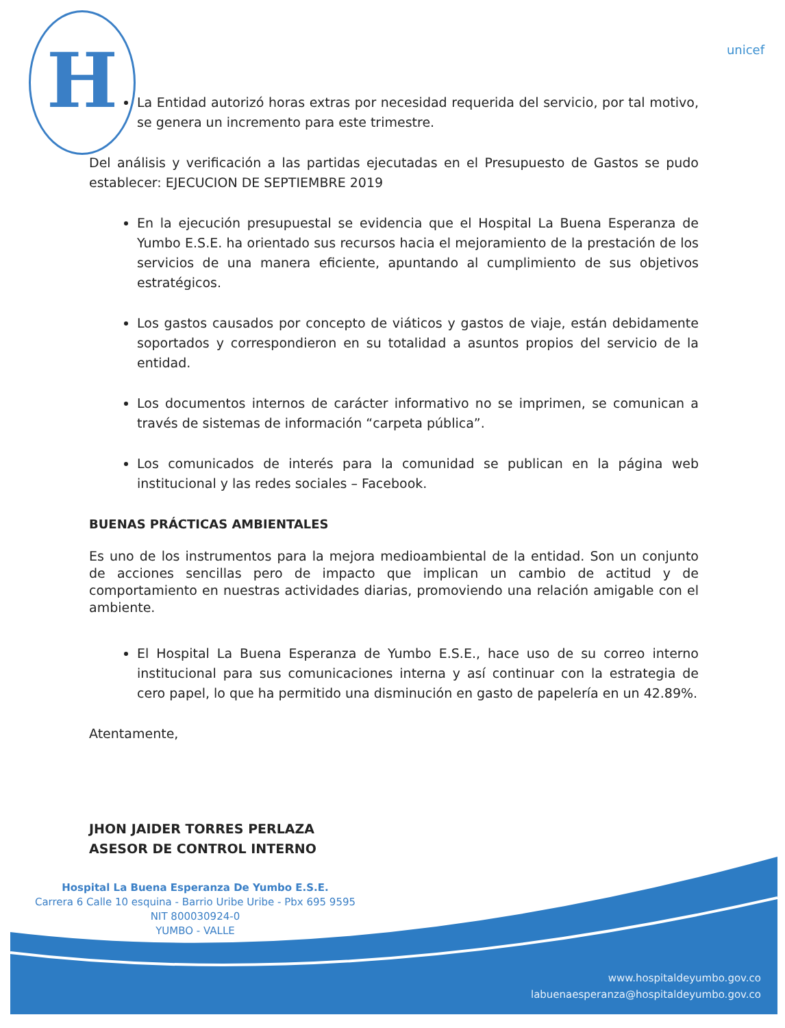H
unicef
La Entidad autorizó horas extras por necesidad requerida del servicio, por tal motivo, se genera un incremento para este trimestre.
Del análisis y verificación a las partidas ejecutadas en el Presupuesto de Gastos se pudo establecer: EJECUCION DE SEPTIEMBRE 2019
En la ejecución presupuestal se evidencia que el Hospital La Buena Esperanza de Yumbo E.S.E. ha orientado sus recursos hacia el mejoramiento de la prestación de los servicios de una manera eficiente, apuntando al cumplimiento de sus objetivos estratégicos.
Los gastos causados por concepto de viáticos y gastos de viaje, están debidamente soportados y correspondieron en su totalidad a asuntos propios del servicio de la entidad.
Los documentos internos de carácter informativo no se imprimen, se comunican a través de sistemas de información “carpeta pública”.
Los comunicados de interés para la comunidad se publican en la página web institucional y las redes sociales – Facebook.
BUENAS PRÁCTICAS AMBIENTALES
Es uno de los instrumentos para la mejora medioambiental de la entidad. Son un conjunto de acciones sencillas pero de impacto que implican un cambio de actitud y de comportamiento en nuestras actividades diarias, promoviendo una relación amigable con el ambiente.
El Hospital La Buena Esperanza de Yumbo E.S.E., hace uso de su correo interno institucional para sus comunicaciones interna y así continuar con la estrategia de cero papel, lo que ha permitido una disminución en gasto de papelería en un 42.89%.
Atentamente,
JHON JAIDER TORRES PERLAZA
ASESOR DE CONTROL INTERNO
Hospital La Buena Esperanza De Yumbo E.S.E.
Carrera 6 Calle 10 esquina - Barrio Uribe Uribe - Pbx 695 9595
NIT 800030924-0
YUMBO - VALLE
www.hospitaldeyumbo.gov.co
labuenaesperanza@hospitaldeyumbo.gov.co